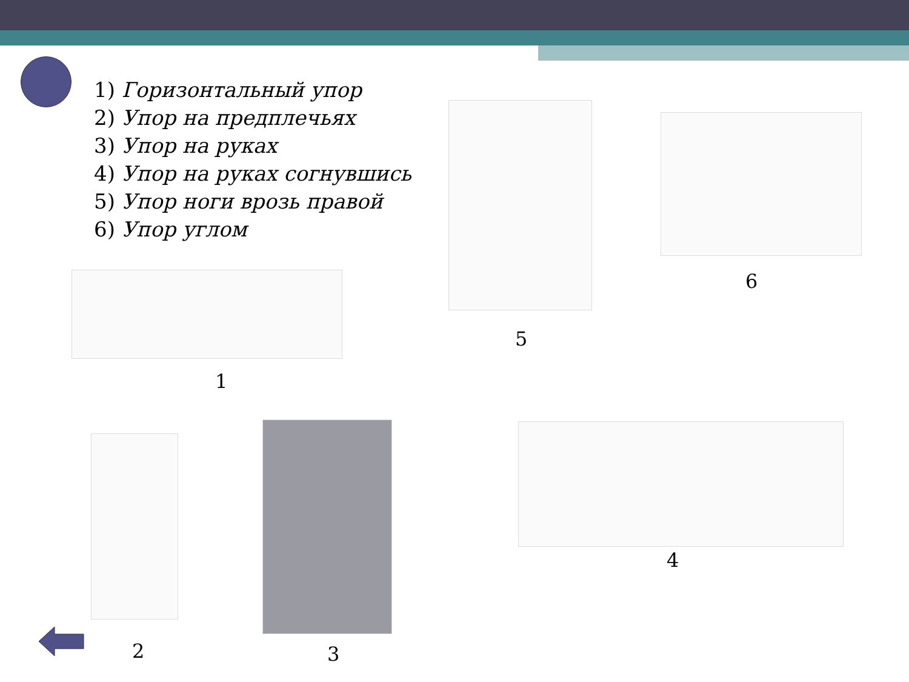1) Горизонтальный упор
2) Упор на предплечьях
3) Упор на руках
4) Упор на руках согнувшись
5) Упор ноги врозь правой
6) Упор углом
1
5
6
2 3
4